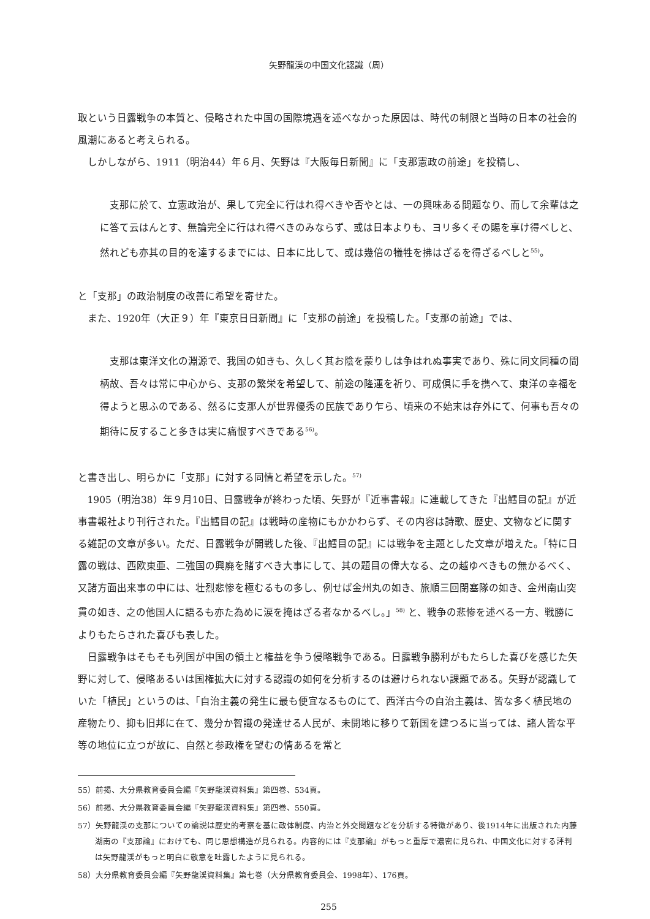矢野龍渓の中国文化認識（周）
取という日露戦争の本質と、侵略された中国の国際境遇を述べなかった原因は、時代の制限と当時の日本の社会的風潮にあると考えられる。
しかしながら、1911（明治44）年６月、矢野は『大阪毎日新聞』に「支那憲政の前途」を投稿し、
支那に於て、立憲政治が、果して完全に行はれ得べきや否やとは、一の興味ある問題なり、而して余輩は之に答て云はんとす、無論完全に行はれ得べきのみならず、或は日本よりも、ヨリ多くその賜を享け得べしと、然れども亦其の目的を達するまでには、日本に比して、或は幾倍の犠牲を拂はざるを得ざるべしと<sup>55)</sup>。
と「支那」の政治制度の改善に希望を寄せた。
また、1920年（大正９）年『東京日日新聞』に「支那の前途」を投稿した。「支那の前途」では、
支那は東洋文化の淵源で、我国の如きも、久しく其お陰を蒙りしは争はれぬ事実であり、殊に同文同種の間柄故、吾々は常に中心から、支那の繁栄を希望して、前途の隆運を祈り、可成倶に手を携へて、東洋の幸福を得ようと思ふのである、然るに支那人が世界優秀の民族であり乍ら、頃来の不始末は存外にて、何事も吾々の期待に反すること多きは実に痛恨すべきである<sup>56)</sup>。
と書き出し、明らかに「支那」に対する同情と希望を示した。<sup>57)</sup>
1905（明治38）年９月10日、日露戦争が終わった頃、矢野が『近事書報』に連載してきた『出鱈目の記』が近事書報社より刊行された。『出鱈目の記』は戦時の産物にもかかわらず、その内容は詩歌、歴史、文物などに関する雑記の文章が多い。ただ、日露戦争が開戦した後、『出鱈目の記』には戦争を主題とした文章が増えた。「特に日露の戦は、西欧東亜、二強国の興廃を賭すべき大事にして、其の題目の偉大なる、之の越ゆべきもの無かるべく、又諸方面出来事の中には、壮烈悲惨を極むるもの多し、例せば金州丸の如き、旅順三回閉塞隊の如き、金州南山突貫の如き、之の他国人に語るも亦た為めに涙を掩はざる者なかるべし。」<sup>58)</sup> と、戦争の悲惨を述べる一方、戦勝によりもたらされた喜びも表した。
日露戦争はそもそも列国が中国の領土と権益を争う侵略戦争である。日露戦争勝利がもたらした喜びを感じた矢野に対して、侵略あるいは国権拡大に対する認識の如何を分析するのは避けられない課題である。矢野が認識していた「植民」というのは、「自治主義の発生に最も便宜なるものにて、西洋古今の自治主義は、皆な多く植民地の産物たり、抑も旧邦に在て、幾分か智識の発達せる人民が、未開地に移りて新国を建つるに当っては、諸人皆な平等の地位に立つが故に、自然と参政権を望むの情あるを常と
55）前掲、大分県教育委員会編『矢野龍渓資料集』第四巻、534頁。
56）前掲、大分県教育委員会編『矢野龍渓資料集』第四巻、550頁。
57）矢野龍渓の支那についての論説は歴史的考察を基に政体制度、内治と外交問題などを分析する特徴があり、後1914年に出版された内藤湖南の『支那論』におけても、同じ思想構造が見られる。内容的には『支那論』がもっと重厚で濃密に見られ、中国文化に対する評判は矢野龍渓がもっと明白に敬意を吐露したように見られる。
58）大分県教育委員会編『矢野龍渓資料集』第七巻（大分県教育委員会、1998年）、176頁。
255